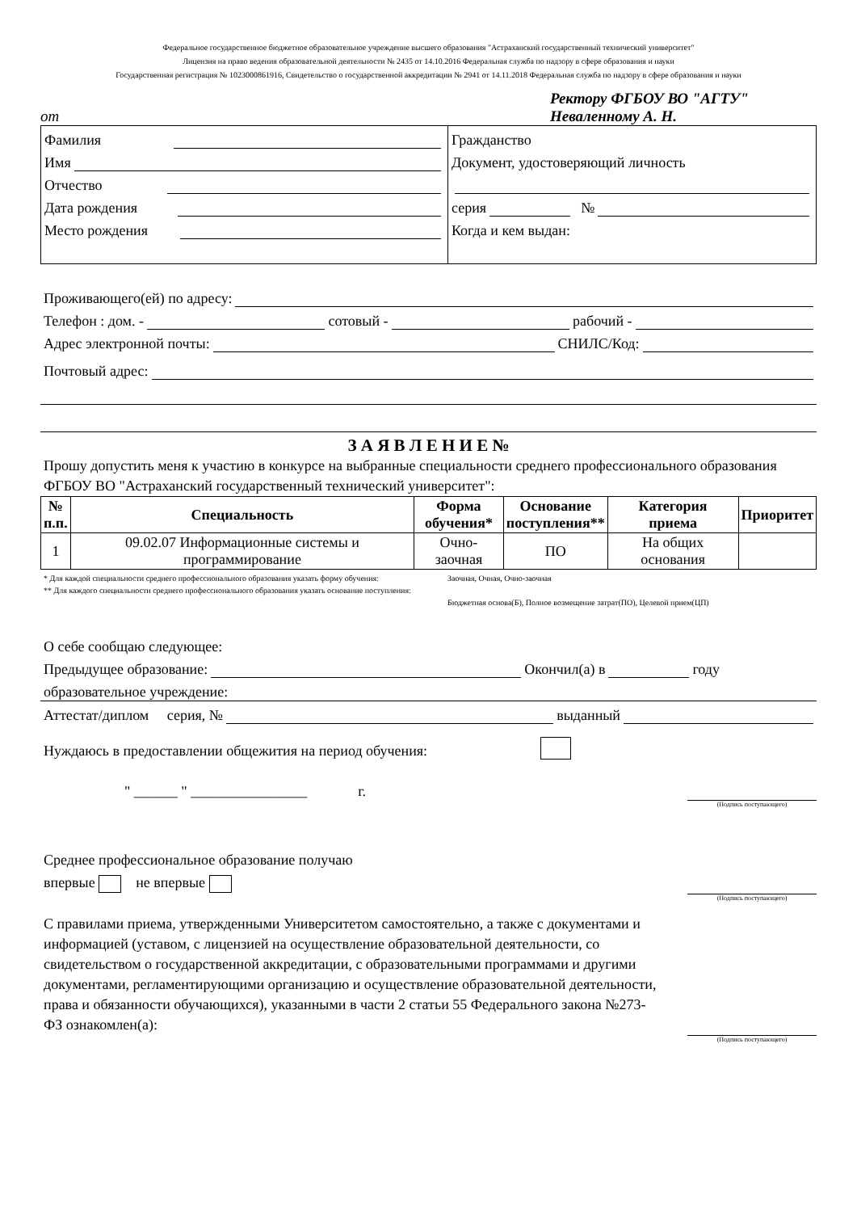Федеральное государственное бюджетное образовательное учреждение высшего образования "Астраханский государственный технический университет"
Лицензия на право ведения образовательной деятельности № 2435 от 14.10.2016 Федеральная служба по надзору в сфере образования и науки
Государственная регистрация № 1023000861916, Свидетельство о государственной аккредитации № 2941 от 14.11.2018 Федеральная служба по надзору в сфере образования и науки
от
Ректору ФГБОУ ВО "АГТУ"
Неваленному А. Н.
Фамилия
Имя
Отчество
Дата рождения
Место рождения
Гражданство
Документ, удостоверяющий личность
серия №
Когда и кем выдан:
Проживающего(ей) по адресу:
Телефон : дом. - сотовый - рабочий -
Адрес электронной почты: СНИЛС/Код:
Почтовый адрес:
З А Я В Л Е Н И Е №
Прошу допустить меня к участию в конкурсе на выбранные специальности среднего профессионального образования ФГБОУ ВО "Астраханский государственный технический университет":
| № п.п. | Специальность | Форма обучения* | Основание поступления** | Категория приема | Приоритет |
| --- | --- | --- | --- | --- | --- |
| 1 | 09.02.07 Информационные системы и программирование | Очно-заочная | ПО | На общих основания | |
* Для каждой специальности среднего профессионального образования указать форму обучения:
** Для каждого специальности среднего профессионального образования указать основание поступления:
Заочная, Очная, Очно-заочная
Бюджетная основа(Б), Полное возмещение затрат(ПО), Целевой прием(ЦП)
О себе сообщаю следующее:
Предыдущее образование: Окончил(а) в году
образовательное учреждение:
Аттестат/диплом серия, № выданный
Нуждаюсь в предоставлении общежития на период обучения:
" ______ " ________________ г.
(Подпись поступающего)
Среднее профессиональное образование получаю
впервые не впервые
(Подпись поступающего)
С правилами приема, утвержденными Университетом самостоятельно, а также с документами и информацией (уставом, с лицензией на осуществление образовательной деятельности, со свидетельством о государственной аккредитации, с образовательными программами и другими документами, регламентирующими организацию и осуществление образовательной деятельности, права и обязанности обучающихся), указанными в части 2 статьи 55 Федерального закона №273-ФЗ ознакомлен(а):
(Подпись поступающего)